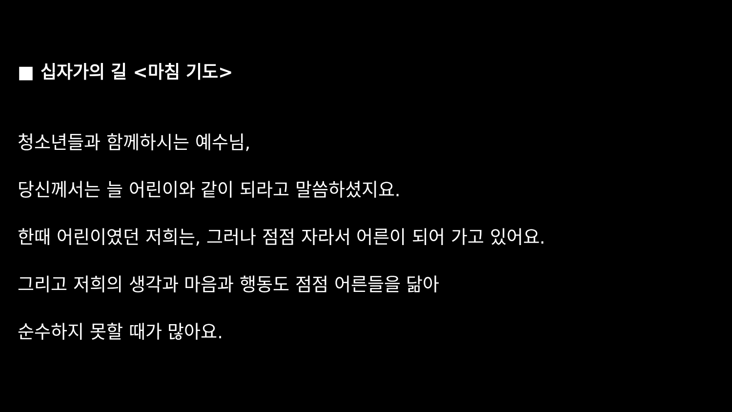■ 십자가의 길 <마침 기도>
청소년들과 함께하시는 예수님,
당신께서는 늘 어린이와 같이 되라고 말씀하셨지요.
한때 어린이였던 저희는, 그러나 점점 자라서 어른이 되어 가고 있어요.
그리고 저희의 생각과 마음과 행동도 점점 어른들을 닮아
순수하지 못할 때가 많아요.